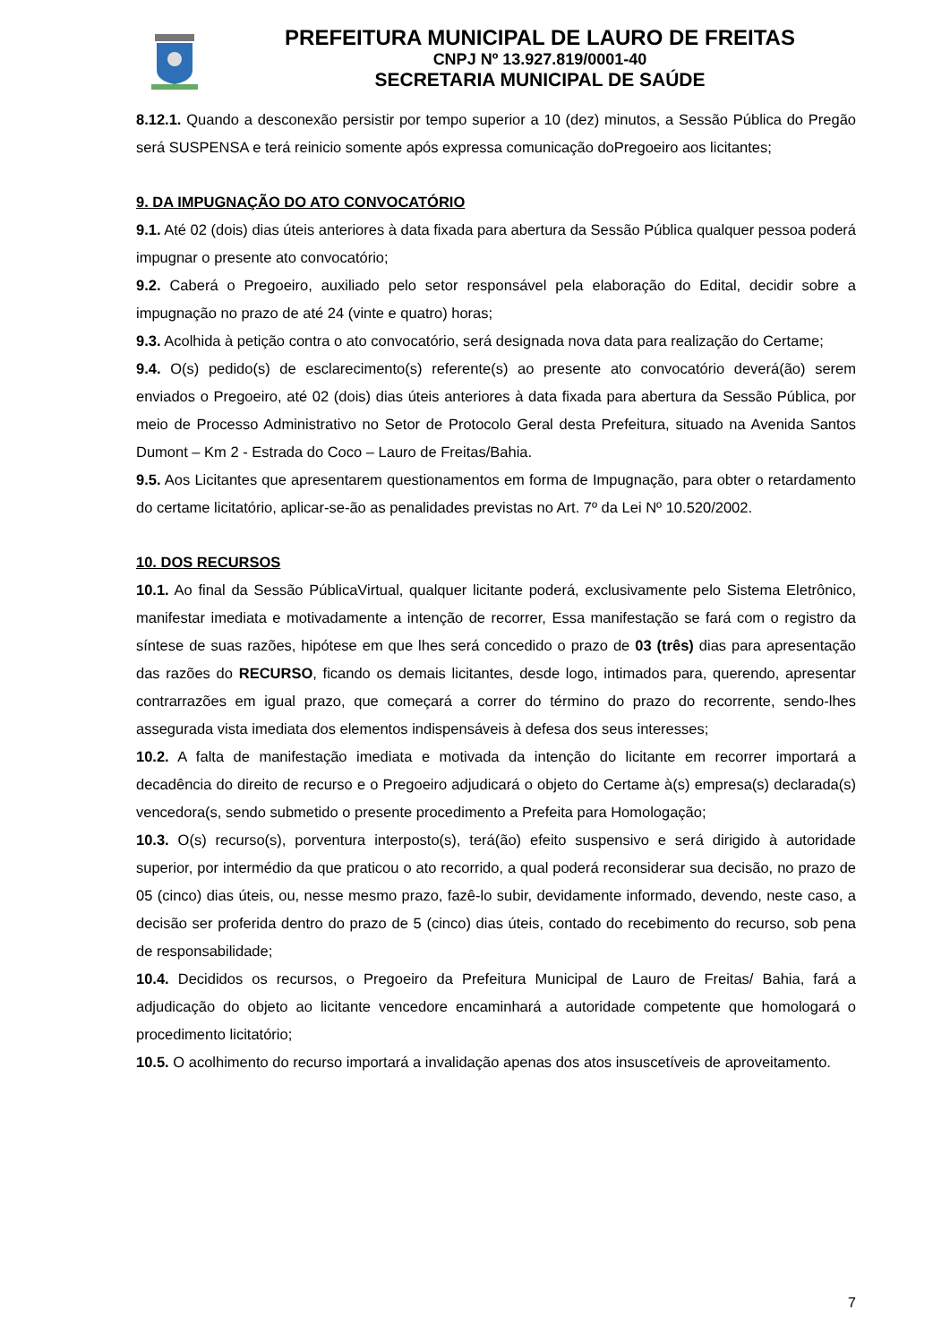PREFEITURA MUNICIPAL DE LAURO DE FREITAS
CNPJ Nº 13.927.819/0001-40
SECRETARIA MUNICIPAL DE SAÚDE
8.12.1. Quando a desconexão persistir por tempo superior a 10 (dez) minutos, a Sessão Pública do Pregão será SUSPENSA e terá reinicio somente após expressa comunicação doPregoeiro aos licitantes;
9. DA IMPUGNAÇÃO DO ATO CONVOCATÓRIO
9.1. Até 02 (dois) dias úteis anteriores à data fixada para abertura da Sessão Pública qualquer pessoa poderá impugnar o presente ato convocatório;
9.2. Caberá o Pregoeiro, auxiliado pelo setor responsável pela elaboração do Edital, decidir sobre a impugnação no prazo de até 24 (vinte e quatro) horas;
9.3. Acolhida à petição contra o ato convocatório, será designada nova data para realização do Certame;
9.4. O(s) pedido(s) de esclarecimento(s) referente(s) ao presente ato convocatório deverá(ão) serem enviados o Pregoeiro, até 02 (dois) dias úteis anteriores à data fixada para abertura da Sessão Pública, por meio de Processo Administrativo no Setor de Protocolo Geral desta Prefeitura, situado na Avenida Santos Dumont – Km 2 - Estrada do Coco – Lauro de Freitas/Bahia.
9.5. Aos Licitantes que apresentarem questionamentos em forma de Impugnação, para obter o retardamento do certame licitatório, aplicar-se-ão as penalidades previstas no Art. 7º da Lei Nº 10.520/2002.
10. DOS RECURSOS
10.1. Ao final da Sessão PúblicaVirtual, qualquer licitante poderá, exclusivamente pelo Sistema Eletrônico, manifestar imediata e motivadamente a intenção de recorrer, Essa manifestação se fará com o registro da síntese de suas razões, hipótese em que lhes será concedido o prazo de 03 (três) dias para apresentação das razões do RECURSO, ficando os demais licitantes, desde logo, intimados para, querendo, apresentar contrarrazões em igual prazo, que começará a correr do término do prazo do recorrente, sendo-lhes assegurada vista imediata dos elementos indispensáveis à defesa dos seus interesses;
10.2. A falta de manifestação imediata e motivada da intenção do licitante em recorrer importará a decadência do direito de recurso e o Pregoeiro adjudicará o objeto do Certame à(s) empresa(s) declarada(s) vencedora(s, sendo submetido o presente procedimento a Prefeita para Homologação;
10.3. O(s) recurso(s), porventura interposto(s), terá(ão) efeito suspensivo e será dirigido à autoridade superior, por intermédio da que praticou o ato recorrido, a qual poderá reconsiderar sua decisão, no prazo de 05 (cinco) dias úteis, ou, nesse mesmo prazo, fazê-lo subir, devidamente informado, devendo, neste caso, a decisão ser proferida dentro do prazo de 5 (cinco) dias úteis, contado do recebimento do recurso, sob pena de responsabilidade;
10.4. Decididos os recursos, o Pregoeiro da Prefeitura Municipal de Lauro de Freitas/ Bahia, fará a adjudicação do objeto ao licitante vencedore encaminhará a autoridade competente que homologará o procedimento licitatório;
10.5. O acolhimento do recurso importará a invalidação apenas dos atos insuscetíveis de aproveitamento.
7